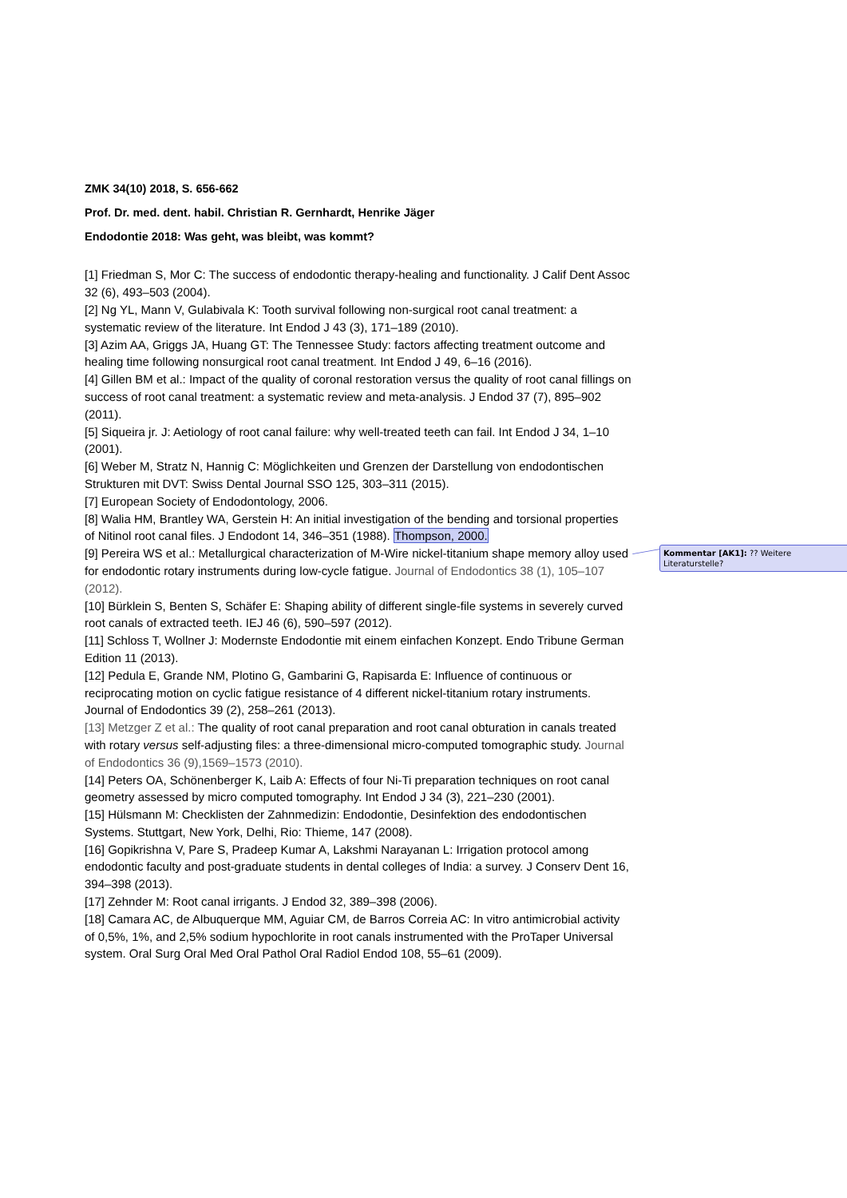ZMK 34(10) 2018, S. 656-662
Prof. Dr. med. dent. habil. Christian R. Gernhardt, Henrike Jäger
Endodontie 2018: Was geht, was bleibt, was kommt?
[1] Friedman S, Mor C: The success of endodontic therapy-healing and functionality. J Calif Dent Assoc 32 (6), 493–503 (2004).
[2] Ng YL, Mann V, Gulabivala K: Tooth survival following non-surgical root canal treatment: a systematic review of the literature. Int Endod J 43 (3), 171–189 (2010).
[3] Azim AA, Griggs JA, Huang GT: The Tennessee Study: factors affecting treatment outcome and healing time following nonsurgical root canal treatment. Int Endod J 49, 6–16 (2016).
[4] Gillen BM et al.: Impact of the quality of coronal restoration versus the quality of root canal fillings on success of root canal treatment: a systematic review and meta-analysis. J Endod 37 (7), 895–902 (2011).
[5] Siqueira jr. J: Aetiology of root canal failure: why well-treated teeth can fail. Int Endod J 34, 1–10 (2001).
[6] Weber M, Stratz N, Hannig C: Möglichkeiten und Grenzen der Darstellung von endodontischen Strukturen mit DVT: Swiss Dental Journal SSO 125, 303–311 (2015).
[7] European Society of Endodontology, 2006.
[8] Walia HM, Brantley WA, Gerstein H: An initial investigation of the bending and torsional properties of Nitinol root canal files. J Endodont 14, 346–351 (1988). Thompson, 2000.
[9] Pereira WS et al.: Metallurgical characterization of M-Wire nickel-titanium shape memory alloy used for endodontic rotary instruments during low-cycle fatigue. Journal of Endodontics 38 (1), 105–107 (2012).
[10] Bürklein S, Benten S, Schäfer E: Shaping ability of different single-file systems in severely curved root canals of extracted teeth. IEJ 46 (6), 590–597 (2012).
[11] Schloss T, Wollner J: Modernste Endodontie mit einem einfachen Konzept. Endo Tribune German Edition 11 (2013).
[12] Pedula E, Grande NM, Plotino G, Gambarini G, Rapisarda E: Influence of continuous or reciprocating motion on cyclic fatigue resistance of 4 different nickel-titanium rotary instruments. Journal of Endodontics 39 (2), 258–261 (2013).
[13] Metzger Z et al.: The quality of root canal preparation and root canal obturation in canals treated with rotary versus self-adjusting files: a three-dimensional micro-computed tomographic study. Journal of Endodontics 36 (9),1569–1573 (2010).
[14] Peters OA, Schönenberger K, Laib A: Effects of four Ni-Ti preparation techniques on root canal geometry assessed by micro computed tomography. Int Endod J 34 (3), 221–230 (2001).
[15] Hülsmann M: Checklisten der Zahnmedizin: Endodontie, Desinfektion des endodontischen Systems. Stuttgart, New York, Delhi, Rio: Thieme, 147 (2008).
[16] Gopikrishna V, Pare S, Pradeep Kumar A, Lakshmi Narayanan L: Irrigation protocol among endodontic faculty and post-graduate students in dental colleges of India: a survey. J Conserv Dent 16, 394–398 (2013).
[17] Zehnder M: Root canal irrigants. J Endod 32, 389–398 (2006).
[18] Camara AC, de Albuquerque MM, Aguiar CM, de Barros Correia AC: In vitro antimicrobial activity of 0,5%, 1%, and 2,5% sodium hypochlorite in root canals instrumented with the ProTaper Universal system. Oral Surg Oral Med Oral Pathol Oral Radiol Endod 108, 55–61 (2009).
Kommentar [AK1]: ?? Weitere Literaturstelle?